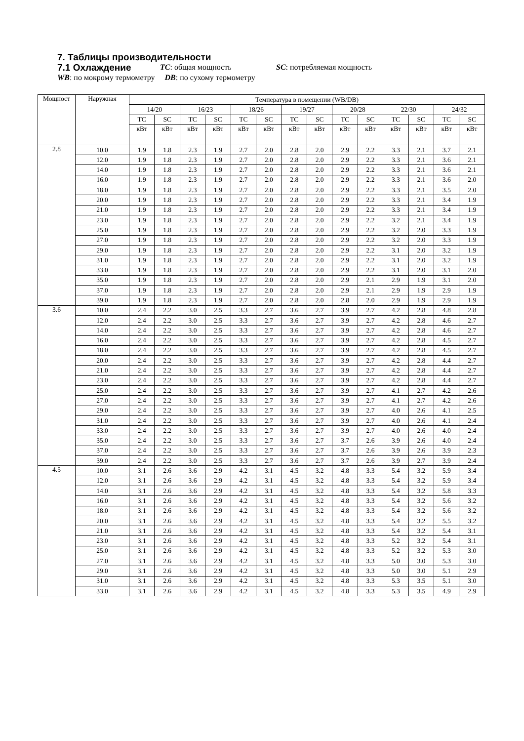7. Таблицы производительности
7.1 Охлаждение
TC: общая мощность SC: потребляемая мощность
WB: по мокрому термометру DB: по сухому термометру
| Мощност | Наружная | Температура в помещении (WB/DB) | | | | | | | | | | | | | |
| --- | --- | --- | --- | --- | --- | --- | --- | --- | --- | --- | --- | --- | --- | --- | --- |
| | | 14/20 | | 16/23 | | 18/26 | | 19/27 | | 20/28 | | 22/30 | | 24/32 | |
| | | TC | SC | TC | SC | TC | SC | TC | SC | TC | SC | TC | SC | TC | SC |
| | | кВт | кВт | кВт | кВт | кВт | кВт | кВт | кВт | кВт | кВт | кВт | кВт | кВт | кВт |
| 2.8 | 10.0 | 1.9 | 1.8 | 2.3 | 1.9 | 2.7 | 2.0 | 2.8 | 2.0 | 2.9 | 2.2 | 3.3 | 2.1 | 3.7 | 2.1 |
| | 12.0 | 1.9 | 1.8 | 2.3 | 1.9 | 2.7 | 2.0 | 2.8 | 2.0 | 2.9 | 2.2 | 3.3 | 2.1 | 3.6 | 2.1 |
| | 14.0 | 1.9 | 1.8 | 2.3 | 1.9 | 2.7 | 2.0 | 2.8 | 2.0 | 2.9 | 2.2 | 3.3 | 2.1 | 3.6 | 2.1 |
| | 16.0 | 1.9 | 1.8 | 2.3 | 1.9 | 2.7 | 2.0 | 2.8 | 2.0 | 2.9 | 2.2 | 3.3 | 2.1 | 3.6 | 2.0 |
| | 18.0 | 1.9 | 1.8 | 2.3 | 1.9 | 2.7 | 2.0 | 2.8 | 2.0 | 2.9 | 2.2 | 3.3 | 2.1 | 3.5 | 2.0 |
| | 20.0 | 1.9 | 1.8 | 2.3 | 1.9 | 2.7 | 2.0 | 2.8 | 2.0 | 2.9 | 2.2 | 3.3 | 2.1 | 3.4 | 1.9 |
| | 21.0 | 1.9 | 1.8 | 2.3 | 1.9 | 2.7 | 2.0 | 2.8 | 2.0 | 2.9 | 2.2 | 3.3 | 2.1 | 3.4 | 1.9 |
| | 23.0 | 1.9 | 1.8 | 2.3 | 1.9 | 2.7 | 2.0 | 2.8 | 2.0 | 2.9 | 2.2 | 3.2 | 2.1 | 3.4 | 1.9 |
| | 25.0 | 1.9 | 1.8 | 2.3 | 1.9 | 2.7 | 2.0 | 2.8 | 2.0 | 2.9 | 2.2 | 3.2 | 2.0 | 3.3 | 1.9 |
| | 27.0 | 1.9 | 1.8 | 2.3 | 1.9 | 2.7 | 2.0 | 2.8 | 2.0 | 2.9 | 2.2 | 3.2 | 2.0 | 3.3 | 1.9 |
| | 29.0 | 1.9 | 1.8 | 2.3 | 1.9 | 2.7 | 2.0 | 2.8 | 2.0 | 2.9 | 2.2 | 3.1 | 2.0 | 3.2 | 1.9 |
| | 31.0 | 1.9 | 1.8 | 2.3 | 1.9 | 2.7 | 2.0 | 2.8 | 2.0 | 2.9 | 2.2 | 3.1 | 2.0 | 3.2 | 1.9 |
| | 33.0 | 1.9 | 1.8 | 2.3 | 1.9 | 2.7 | 2.0 | 2.8 | 2.0 | 2.9 | 2.2 | 3.1 | 2.0 | 3.1 | 2.0 |
| | 35.0 | 1.9 | 1.8 | 2.3 | 1.9 | 2.7 | 2.0 | 2.8 | 2.0 | 2.9 | 2.1 | 2.9 | 1.9 | 3.1 | 2.0 |
| | 37.0 | 1.9 | 1.8 | 2.3 | 1.9 | 2.7 | 2.0 | 2.8 | 2.0 | 2.9 | 2.1 | 2.9 | 1.9 | 2.9 | 1.9 |
| | 39.0 | 1.9 | 1.8 | 2.3 | 1.9 | 2.7 | 2.0 | 2.8 | 2.0 | 2.8 | 2.0 | 2.9 | 1.9 | 2.9 | 1.9 |
| 3.6 | 10.0 | 2.4 | 2.2 | 3.0 | 2.5 | 3.3 | 2.7 | 3.6 | 2.7 | 3.9 | 2.7 | 4.2 | 2.8 | 4.8 | 2.8 |
| | 12.0 | 2.4 | 2.2 | 3.0 | 2.5 | 3.3 | 2.7 | 3.6 | 2.7 | 3.9 | 2.7 | 4.2 | 2.8 | 4.6 | 2.7 |
| | 14.0 | 2.4 | 2.2 | 3.0 | 2.5 | 3.3 | 2.7 | 3.6 | 2.7 | 3.9 | 2.7 | 4.2 | 2.8 | 4.6 | 2.7 |
| | 16.0 | 2.4 | 2.2 | 3.0 | 2.5 | 3.3 | 2.7 | 3.6 | 2.7 | 3.9 | 2.7 | 4.2 | 2.8 | 4.5 | 2.7 |
| | 18.0 | 2.4 | 2.2 | 3.0 | 2.5 | 3.3 | 2.7 | 3.6 | 2.7 | 3.9 | 2.7 | 4.2 | 2.8 | 4.5 | 2.7 |
| | 20.0 | 2.4 | 2.2 | 3.0 | 2.5 | 3.3 | 2.7 | 3.6 | 2.7 | 3.9 | 2.7 | 4.2 | 2.8 | 4.4 | 2.7 |
| | 21.0 | 2.4 | 2.2 | 3.0 | 2.5 | 3.3 | 2.7 | 3.6 | 2.7 | 3.9 | 2.7 | 4.2 | 2.8 | 4.4 | 2.7 |
| | 23.0 | 2.4 | 2.2 | 3.0 | 2.5 | 3.3 | 2.7 | 3.6 | 2.7 | 3.9 | 2.7 | 4.2 | 2.8 | 4.4 | 2.7 |
| | 25.0 | 2.4 | 2.2 | 3.0 | 2.5 | 3.3 | 2.7 | 3.6 | 2.7 | 3.9 | 2.7 | 4.1 | 2.7 | 4.2 | 2.6 |
| | 27.0 | 2.4 | 2.2 | 3.0 | 2.5 | 3.3 | 2.7 | 3.6 | 2.7 | 3.9 | 2.7 | 4.1 | 2.7 | 4.2 | 2.6 |
| | 29.0 | 2.4 | 2.2 | 3.0 | 2.5 | 3.3 | 2.7 | 3.6 | 2.7 | 3.9 | 2.7 | 4.0 | 2.6 | 4.1 | 2.5 |
| | 31.0 | 2.4 | 2.2 | 3.0 | 2.5 | 3.3 | 2.7 | 3.6 | 2.7 | 3.9 | 2.7 | 4.0 | 2.6 | 4.1 | 2.4 |
| | 33.0 | 2.4 | 2.2 | 3.0 | 2.5 | 3.3 | 2.7 | 3.6 | 2.7 | 3.9 | 2.7 | 4.0 | 2.6 | 4.0 | 2.4 |
| | 35.0 | 2.4 | 2.2 | 3.0 | 2.5 | 3.3 | 2.7 | 3.6 | 2.7 | 3.7 | 2.6 | 3.9 | 2.6 | 4.0 | 2.4 |
| | 37.0 | 2.4 | 2.2 | 3.0 | 2.5 | 3.3 | 2.7 | 3.6 | 2.7 | 3.7 | 2.6 | 3.9 | 2.6 | 3.9 | 2.3 |
| | 39.0 | 2.4 | 2.2 | 3.0 | 2.5 | 3.3 | 2.7 | 3.6 | 2.7 | 3.7 | 2.6 | 3.9 | 2.7 | 3.9 | 2.4 |
| 4.5 | 10.0 | 3.1 | 2.6 | 3.6 | 2.9 | 4.2 | 3.1 | 4.5 | 3.2 | 4.8 | 3.3 | 5.4 | 3.2 | 5.9 | 3.4 |
| | 12.0 | 3.1 | 2.6 | 3.6 | 2.9 | 4.2 | 3.1 | 4.5 | 3.2 | 4.8 | 3.3 | 5.4 | 3.2 | 5.9 | 3.4 |
| | 14.0 | 3.1 | 2.6 | 3.6 | 2.9 | 4.2 | 3.1 | 4.5 | 3.2 | 4.8 | 3.3 | 5.4 | 3.2 | 5.8 | 3.3 |
| | 16.0 | 3.1 | 2.6 | 3.6 | 2.9 | 4.2 | 3.1 | 4.5 | 3.2 | 4.8 | 3.3 | 5.4 | 3.2 | 5.6 | 3.2 |
| | 18.0 | 3.1 | 2.6 | 3.6 | 2.9 | 4.2 | 3.1 | 4.5 | 3.2 | 4.8 | 3.3 | 5.4 | 3.2 | 5.6 | 3.2 |
| | 20.0 | 3.1 | 2.6 | 3.6 | 2.9 | 4.2 | 3.1 | 4.5 | 3.2 | 4.8 | 3.3 | 5.4 | 3.2 | 5.5 | 3.2 |
| | 21.0 | 3.1 | 2.6 | 3.6 | 2.9 | 4.2 | 3.1 | 4.5 | 3.2 | 4.8 | 3.3 | 5.4 | 3.2 | 5.4 | 3.1 |
| | 23.0 | 3.1 | 2.6 | 3.6 | 2.9 | 4.2 | 3.1 | 4.5 | 3.2 | 4.8 | 3.3 | 5.2 | 3.2 | 5.4 | 3.1 |
| | 25.0 | 3.1 | 2.6 | 3.6 | 2.9 | 4.2 | 3.1 | 4.5 | 3.2 | 4.8 | 3.3 | 5.2 | 3.2 | 5.3 | 3.0 |
| | 27.0 | 3.1 | 2.6 | 3.6 | 2.9 | 4.2 | 3.1 | 4.5 | 3.2 | 4.8 | 3.3 | 5.0 | 3.0 | 5.3 | 3.0 |
| | 29.0 | 3.1 | 2.6 | 3.6 | 2.9 | 4.2 | 3.1 | 4.5 | 3.2 | 4.8 | 3.3 | 5.0 | 3.0 | 5.1 | 2.9 |
| | 31.0 | 3.1 | 2.6 | 3.6 | 2.9 | 4.2 | 3.1 | 4.5 | 3.2 | 4.8 | 3.3 | 5.3 | 3.5 | 5.1 | 3.0 |
| | 33.0 | 3.1 | 2.6 | 3.6 | 2.9 | 4.2 | 3.1 | 4.5 | 3.2 | 4.8 | 3.3 | 5.3 | 3.5 | 4.9 | 2.9 |